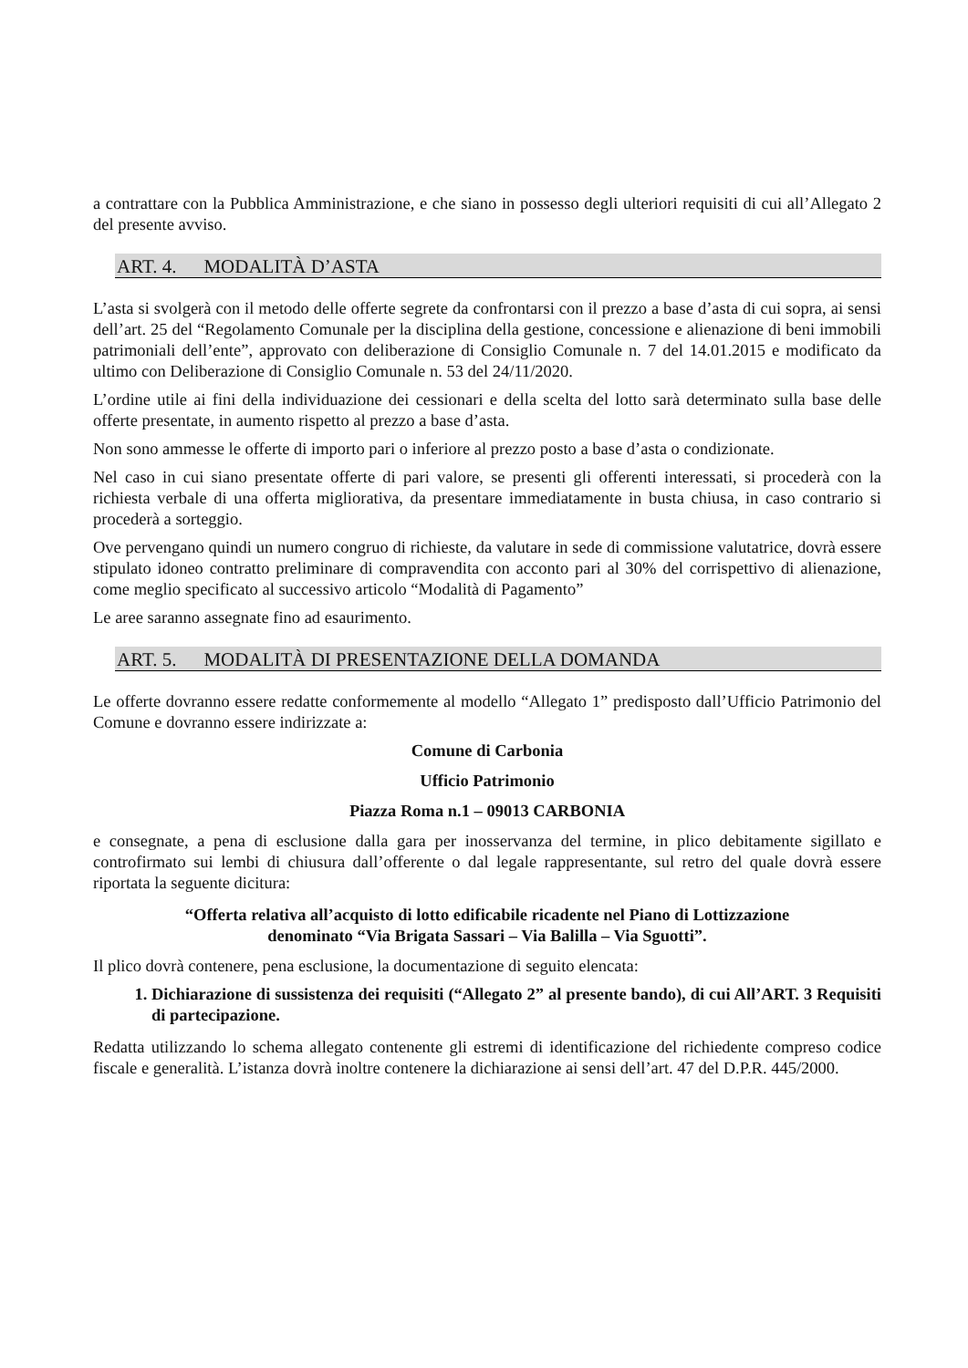a contrattare con la Pubblica Amministrazione, e che siano in possesso degli ulteriori requisiti di cui all’Allegato 2 del presente avviso.
ART. 4. MODALITÀ D’ASTA
L’asta si svolgerà con il metodo delle offerte segrete da confrontarsi con il prezzo a base d’asta di cui sopra, ai sensi dell’art. 25 del “Regolamento Comunale per la disciplina della gestione, concessione e alienazione di beni immobili patrimoniali dell’ente”, approvato con deliberazione di Consiglio Comunale n. 7 del 14.01.2015 e modificato da ultimo con Deliberazione di Consiglio Comunale n. 53 del 24/11/2020.
L’ordine utile ai fini della individuazione dei cessionari e della scelta del lotto sarà determinato sulla base delle offerte presentate, in aumento rispetto al prezzo a base d’asta.
Non sono ammesse le offerte di importo pari o inferiore al prezzo posto a base d’asta o condizionate.
Nel caso in cui siano presentate offerte di pari valore, se presenti gli offerenti interessati, si procederà con la richiesta verbale di una offerta migliorativa, da presentare immediatamente in busta chiusa, in caso contrario si procederà a sorteggio.
Ove pervengano quindi un numero congruo di richieste, da valutare in sede di commissione valutatrice, dovrà essere stipulato idoneo contratto preliminare di compravendita con acconto pari al 30% del corrispettivo di alienazione, come meglio specificato al successivo articolo “Modalità di Pagamento”
Le aree saranno assegnate fino ad esaurimento.
ART. 5. MODALITÀ DI PRESENTAZIONE DELLA DOMANDA
Le offerte dovranno essere redatte conformemente al modello “Allegato 1” predisposto dall’Ufficio Patrimonio del Comune e dovranno essere indirizzate a:
Comune di Carbonia
Ufficio Patrimonio
Piazza Roma n.1 – 09013 CARBONIA
e consegnate, a pena di esclusione dalla gara per inosservanza del termine, in plico debitamente sigillato e controfirmato sui lembi di chiusura dall’offerente o dal legale rappresentante, sul retro del quale dovrà essere riportata la seguente dicitura:
“Offerta relativa all’acquisto di lotto edificabile ricadente nel Piano di Lottizzazione
denominato “Via Brigata Sassari – Via Balilla – Via Sguotti”.
Il plico dovrà contenere, pena esclusione, la documentazione di seguito elencata:
1. Dichiarazione di sussistenza dei requisiti (“Allegato 2” al presente bando), di cui All’ART. 3 Requisiti di partecipazione.
Redatta utilizzando lo schema allegato contenente gli estremi di identificazione del richiedente compreso codice fiscale e generalità. L’istanza dovrà inoltre contenere la dichiarazione ai sensi dell’art. 47 del D.P.R. 445/2000.